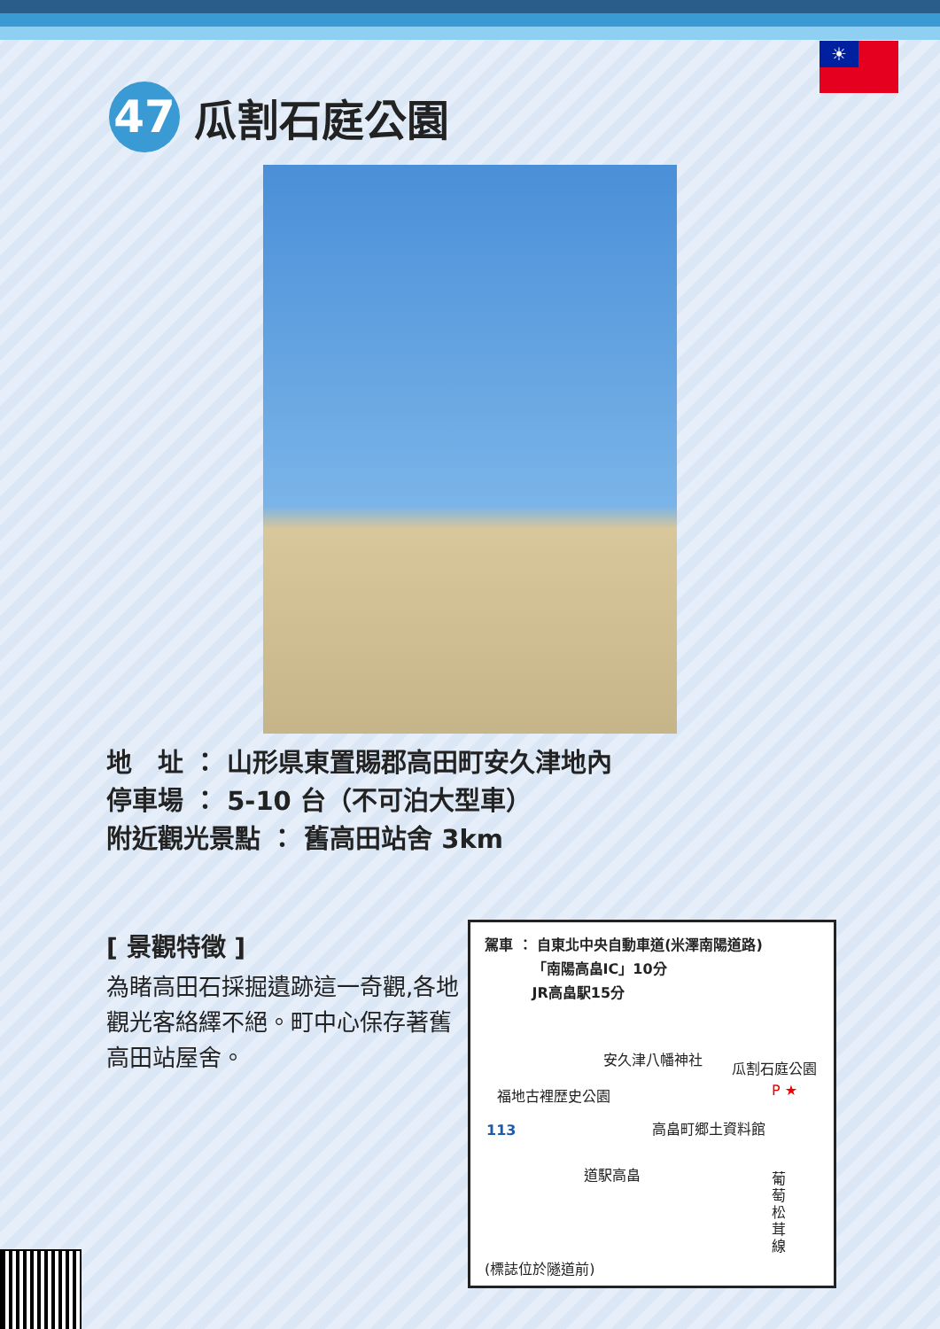☀
47
瓜割石庭公園
地　址 ： 山形県東置賜郡高田町安久津地內
停車場 ： 5-10 台（不可泊大型車）
附近觀光景點 ： 舊高田站舍 3km
[ 景觀特徵 ]
為睹高田石採掘遺跡這一奇觀,各地觀光客絡繹不絕。町中心保存著舊高田站屋舍。
駕車 ： 自東北中央自動車道(米澤南陽道路)
　　　 「南陽高畠IC」10分
　　　 JR高畠駅15分
安久津八幡神社
瓜割石庭公園
福地古裡歴史公園 P ★
高畠町郷土資料館
113
道駅高畠
葡萄松茸線
(標誌位於隧道前)